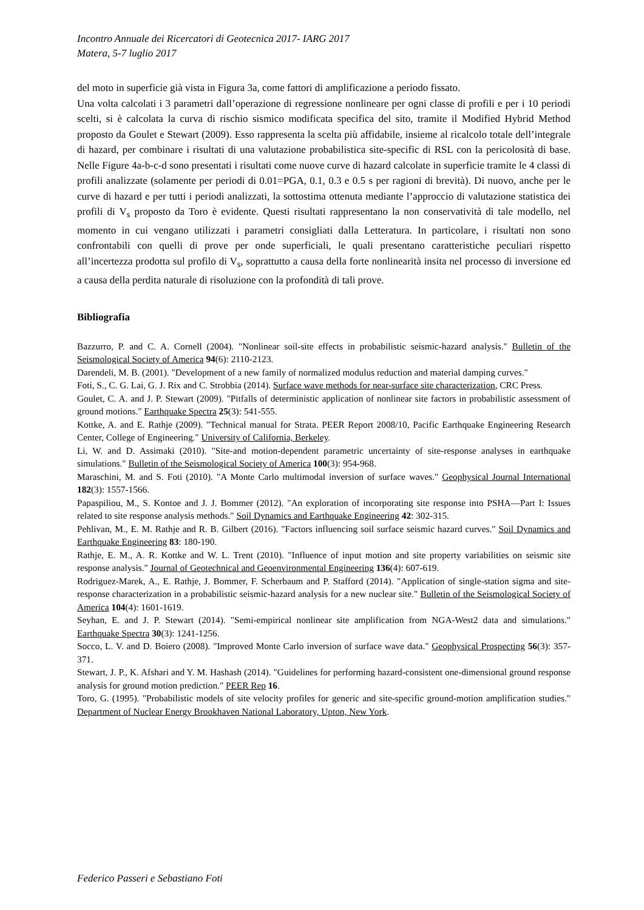Incontro Annuale dei Ricercatori di Geotecnica 2017- IARG 2017
Matera, 5-7 luglio 2017
del moto in superficie già vista in Figura 3a, come fattori di amplificazione a periodo fissato.
Una volta calcolati i 3 parametri dall’operazione di regressione nonlineare per ogni classe di profili e per i 10 periodi scelti, si è calcolata la curva di rischio sismico modificata specifica del sito, tramite il Modified Hybrid Method proposto da Goulet e Stewart (2009). Esso rappresenta la scelta più affidabile, insieme al ricalcolo totale dell’integrale di hazard, per combinare i risultati di una valutazione probabilistica site-specific di RSL con la pericolosità di base. Nelle Figure 4a-b-c-d sono presentati i risultati come nuove curve di hazard calcolate in superficie tramite le 4 classi di profili analizzate (solamente per periodi di 0.01=PGA, 0.1, 0.3 e 0.5 s per ragioni di brevità). Di nuovo, anche per le curve di hazard e per tutti i periodi analizzati, la sottostima ottenuta mediante l’approccio di valutazione statistica dei profili di V<sub>s</sub> proposto da Toro è evidente. Questi risultati rappresentano la non conservatività di tale modello, nel momento in cui vengano utilizzati i parametri consigliati dalla Letteratura. In particolare, i risultati non sono confrontabili con quelli di prove per onde superficiali, le quali presentano caratteristiche peculiari rispetto all’incertezza prodotta sul profilo di V<sub>s</sub>, soprattutto a causa della forte nonlinearità insita nel processo di inversione ed a causa della perdita naturale di risoluzione con la profondità di tali prove.
Bibliografia
Bazzurro, P. and C. A. Cornell (2004). "Nonlinear soil-site effects in probabilistic seismic-hazard analysis." Bulletin of the Seismological Society of America 94(6): 2110-2123.
Darendeli, M. B. (2001). "Development of a new family of normalized modulus reduction and material damping curves."
Foti, S., C. G. Lai, G. J. Rix and C. Strobbia (2014). Surface wave methods for near-surface site characterization, CRC Press.
Goulet, C. A. and J. P. Stewart (2009). "Pitfalls of deterministic application of nonlinear site factors in probabilistic assessment of ground motions." Earthquake Spectra 25(3): 541-555.
Kottke, A. and E. Rathje (2009). "Technical manual for Strata. PEER Report 2008/10, Pacific Earthquake Engineering Research Center, College of Engineering." University of California, Berkeley.
Li, W. and D. Assimaki (2010). "Site-and motion-dependent parametric uncertainty of site-response analyses in earthquake simulations." Bulletin of the Seismological Society of America 100(3): 954-968.
Maraschini, M. and S. Foti (2010). "A Monte Carlo multimodal inversion of surface waves." Geophysical Journal International 182(3): 1557-1566.
Papaspiliou, M., S. Kontoe and J. J. Bommer (2012). "An exploration of incorporating site response into PSHA—Part I: Issues related to site response analysis methods." Soil Dynamics and Earthquake Engineering 42: 302-315.
Pehlivan, M., E. M. Rathje and R. B. Gilbert (2016). "Factors influencing soil surface seismic hazard curves." Soil Dynamics and Earthquake Engineering 83: 180-190.
Rathje, E. M., A. R. Kottke and W. L. Trent (2010). "Influence of input motion and site property variabilities on seismic site response analysis." Journal of Geotechnical and Geoenvironmental Engineering 136(4): 607-619.
Rodriguez-Marek, A., E. Rathje, J. Bommer, F. Scherbaum and P. Stafford (2014). "Application of single-station sigma and site-response characterization in a probabilistic seismic-hazard analysis for a new nuclear site." Bulletin of the Seismological Society of America 104(4): 1601-1619.
Seyhan, E. and J. P. Stewart (2014). "Semi-empirical nonlinear site amplification from NGA-West2 data and simulations." Earthquake Spectra 30(3): 1241-1256.
Socco, L. V. and D. Boiero (2008). "Improved Monte Carlo inversion of surface wave data." Geophysical Prospecting 56(3): 357-371.
Stewart, J. P., K. Afshari and Y. M. Hashash (2014). "Guidelines for performing hazard-consistent one-dimensional ground response analysis for ground motion prediction." PEER Rep 16.
Toro, G. (1995). "Probabilistic models of site velocity profiles for generic and site-specific ground-motion amplification studies." Department of Nuclear Energy Brookhaven National Laboratory, Upton, New York.
Federico Passeri e Sebastiano Foti